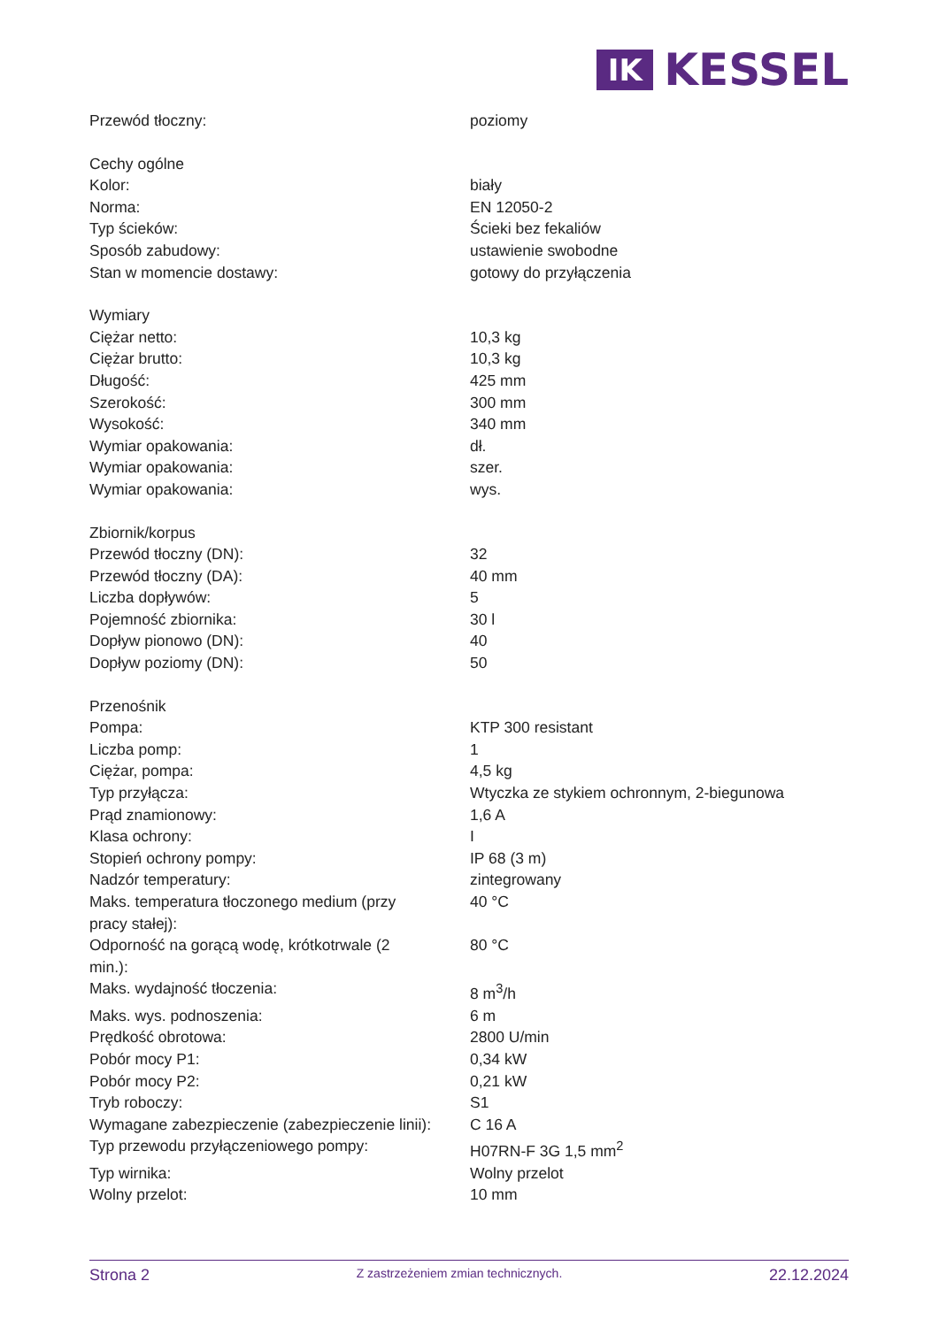IK
KESSEL
| Przewód tłoczny: | poziomy |
| Cechy ogólne | |
| Kolor: | biały |
| Norma: | EN 12050-2 |
| Typ ścieków: | Ścieki bez fekaliów |
| Sposób zabudowy: | ustawienie swobodne |
| Stan w momencie dostawy: | gotowy do przyłączenia |
| Wymiary | |
| Ciężar netto: | 10,3 kg |
| Ciężar brutto: | 10,3 kg |
| Długość: | 425 mm |
| Szerokość: | 300 mm |
| Wysokość: | 340 mm |
| Wymiar opakowania: | dł. |
| Wymiar opakowania: | szer. |
| Wymiar opakowania: | wys. |
| Zbiornik/korpus | |
| Przewód tłoczny (DN): | 32 |
| Przewód tłoczny (DA): | 40 mm |
| Liczba dopływów: | 5 |
| Pojemność zbiornika: | 30 l |
| Dopływ pionowo (DN): | 40 |
| Dopływ poziomy (DN): | 50 |
| Przenośnik | |
| Pompa: | KTP 300 resistant |
| Liczba pomp: | 1 |
| Ciężar, pompa: | 4,5 kg |
| Typ przyłącza: | Wtyczka ze stykiem ochronnym, 2-biegunowa |
| Prąd znamionowy: | 1,6 A |
| Klasa ochrony: | I |
| Stopień ochrony pompy: | IP 68 (3 m) |
| Nadzór temperatury: | zintegrowany |
| Maks. temperatura tłoczonego medium (przy pracy stałej): | 40 °C |
| Odporność na gorącą wodę, krótkotrwale (2 min.): | 80 °C |
| Maks. wydajność tłoczenia: | 8 m<sup>3</sup>/h |
| Maks. wys. podnoszenia: | 6 m |
| Prędkość obrotowa: | 2800 U/min |
| Pobór mocy P1: | 0,34 kW |
| Pobór mocy P2: | 0,21 kW |
| Tryb roboczy: | S1 |
| Wymagane zabezpieczenie (zabezpieczenie linii): | C 16 A |
| Typ przewodu przyłączeniowego pompy: | H07RN-F 3G 1,5 mm<sup>2</sup> |
| Typ wirnika: | Wolny przelot |
| Wolny przelot: | 10 mm |
Strona 2 Z zastrzeżeniem zmian technicznych. 22.12.2024